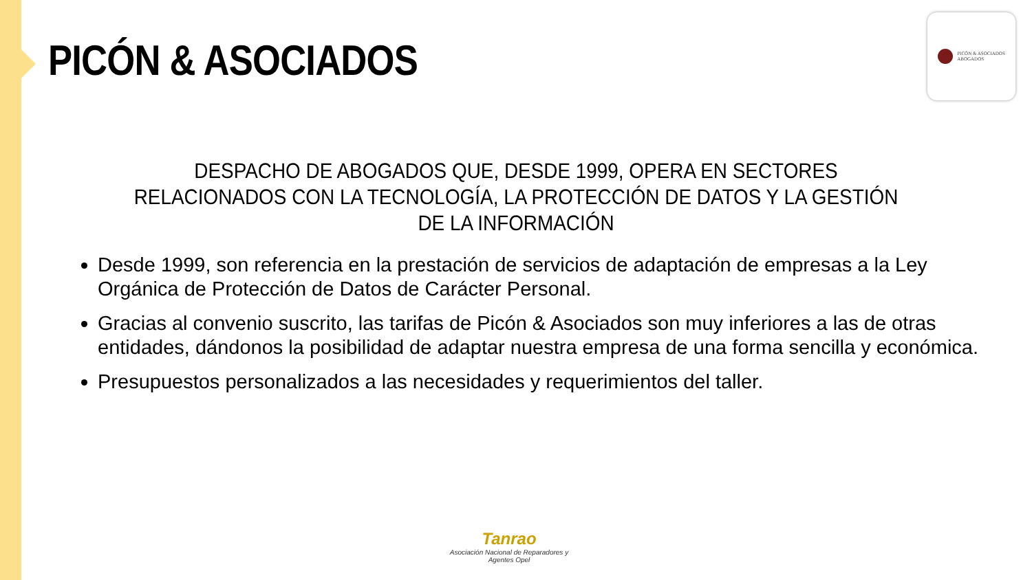PICÓN & ASOCIADOS
PICÓN & ASOCIADOS
ABOGADOS
DESPACHO DE ABOGADOS QUE, DESDE 1999, OPERA EN SECTORES RELACIONADOS CON LA TECNOLOGÍA, LA PROTECCIÓN DE DATOS Y LA GESTIÓN DE LA INFORMACIÓN
Desde 1999, son referencia en la prestación de servicios de adaptación de empresas a la Ley Orgánica de Protección de Datos de Carácter Personal.
Gracias al convenio suscrito, las tarifas de Picón & Asociados son muy inferiores a las de otras entidades, dándonos la posibilidad de adaptar nuestra empresa de una forma sencilla y económica.
Presupuestos personalizados a las necesidades y requerimientos del taller.
Tanrao
Asociación Nacional de Reparadores y Agentes Opel